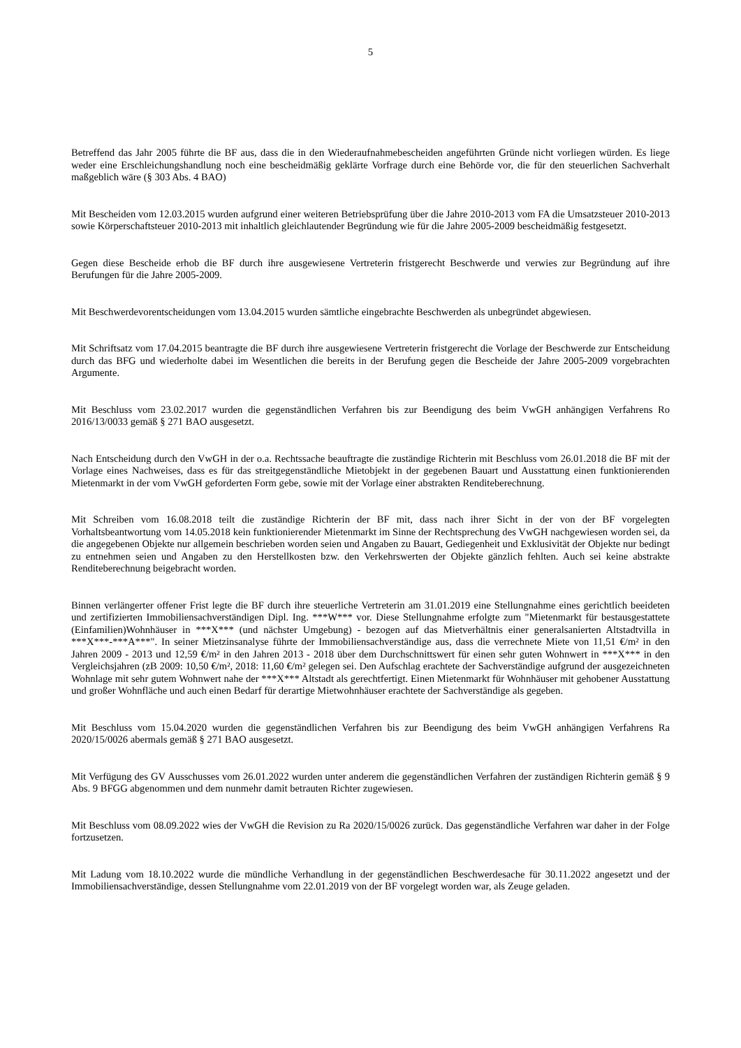5
Betreffend das Jahr 2005 führte die BF aus, dass die in den Wiederaufnahmebescheiden angeführten Gründe nicht vorliegen würden. Es liege weder eine Erschleichungshandlung noch eine bescheidmäßig geklärte Vorfrage durch eine Behörde vor, die für den steuerlichen Sachverhalt maßgeblich wäre (§ 303 Abs. 4 BAO)
Mit Bescheiden vom 12.03.2015 wurden aufgrund einer weiteren Betriebsprüfung über die Jahre 2010-2013 vom FA die Umsatzsteuer 2010-2013 sowie Körperschaftsteuer 2010-2013 mit inhaltlich gleichlautender Begründung wie für die Jahre 2005-2009 bescheidmäßig festgesetzt.
Gegen diese Bescheide erhob die BF durch ihre ausgewiesene Vertreterin fristgerecht Beschwerde und verwies zur Begründung auf ihre Berufungen für die Jahre 2005-2009.
Mit Beschwerdevorentscheidungen vom 13.04.2015 wurden sämtliche eingebrachte Beschwerden als unbegründet abgewiesen.
Mit Schriftsatz vom 17.04.2015 beantragte die BF durch ihre ausgewiesene Vertreterin fristgerecht die Vorlage der Beschwerde zur Entscheidung durch das BFG und wiederholte dabei im Wesentlichen die bereits in der Berufung gegen die Bescheide der Jahre 2005-2009 vorgebrachten Argumente.
Mit Beschluss vom 23.02.2017 wurden die gegenständlichen Verfahren bis zur Beendigung des beim VwGH anhängigen Verfahrens Ro 2016/13/0033 gemäß § 271 BAO ausgesetzt.
Nach Entscheidung durch den VwGH in der o.a. Rechtssache beauftragte die zuständige Richterin mit Beschluss vom 26.01.2018 die BF mit der Vorlage eines Nachweises, dass es für das streitgegenständliche Mietobjekt in der gegebenen Bauart und Ausstattung einen funktionierenden Mietenmarkt in der vom VwGH geforderten Form gebe, sowie mit der Vorlage einer abstrakten Renditeberechnung.
Mit Schreiben vom 16.08.2018 teilt die zuständige Richterin der BF mit, dass nach ihrer Sicht in der von der BF vorgelegten Vorhaltsbeantwortung vom 14.05.2018 kein funktionierender Mietenmarkt im Sinne der Rechtsprechung des VwGH nachgewiesen worden sei, da die angegebenen Objekte nur allgemein beschrieben worden seien und Angaben zu Bauart, Gediegenheit und Exklusivität der Objekte nur bedingt zu entnehmen seien und Angaben zu den Herstellkosten bzw. den Verkehrswerten der Objekte gänzlich fehlten. Auch sei keine abstrakte Renditeberechnung beigebracht worden.
Binnen verlängerter offener Frist legte die BF durch ihre steuerliche Vertreterin am 31.01.2019 eine Stellungnahme eines gerichtlich beeideten und zertifizierten Immobiliensachverständigen Dipl. Ing. ***W*** vor. Diese Stellungnahme erfolgte zum "Mietenmarkt für bestausgestattete (Einfamilien)Wohnhäuser in ***X*** (und nächster Umgebung) - bezogen auf das Mietverhältnis einer generalsanierten Altstadtvilla in ***X***-***A***". In seiner Mietzinsanalyse führte der Immobiliensachverständige aus, dass die verrechnete Miete von 11,51 €/m² in den Jahren 2009 - 2013 und 12,59 €/m² in den Jahren 2013 - 2018 über dem Durchschnittswert für einen sehr guten Wohnwert in ***X*** in den Vergleichsjahren (zB 2009: 10,50 €/m², 2018: 11,60 €/m² gelegen sei. Den Aufschlag erachtete der Sachverständige aufgrund der ausgezeichneten Wohnlage mit sehr gutem Wohnwert nahe der ***X*** Altstadt als gerechtfertigt. Einen Mietenmarkt für Wohnhäuser mit gehobener Ausstattung und großer Wohnfläche und auch einen Bedarf für derartige Mietwohnhäuser erachtete der Sachverständige als gegeben.
Mit Beschluss vom 15.04.2020 wurden die gegenständlichen Verfahren bis zur Beendigung des beim VwGH anhängigen Verfahrens Ra 2020/15/0026 abermals gemäß § 271 BAO ausgesetzt.
Mit Verfügung des GV Ausschusses vom 26.01.2022 wurden unter anderem die gegenständlichen Verfahren der zuständigen Richterin gemäß § 9 Abs. 9 BFGG abgenommen und dem nunmehr damit betrauten Richter zugewiesen.
Mit Beschluss vom 08.09.2022 wies der VwGH die Revision zu Ra 2020/15/0026 zurück. Das gegenständliche Verfahren war daher in der Folge fortzusetzen.
Mit Ladung vom 18.10.2022 wurde die mündliche Verhandlung in der gegenständlichen Beschwerdesache für 30.11.2022 angesetzt und der Immobiliensachverständige, dessen Stellungnahme vom 22.01.2019 von der BF vorgelegt worden war, als Zeuge geladen.